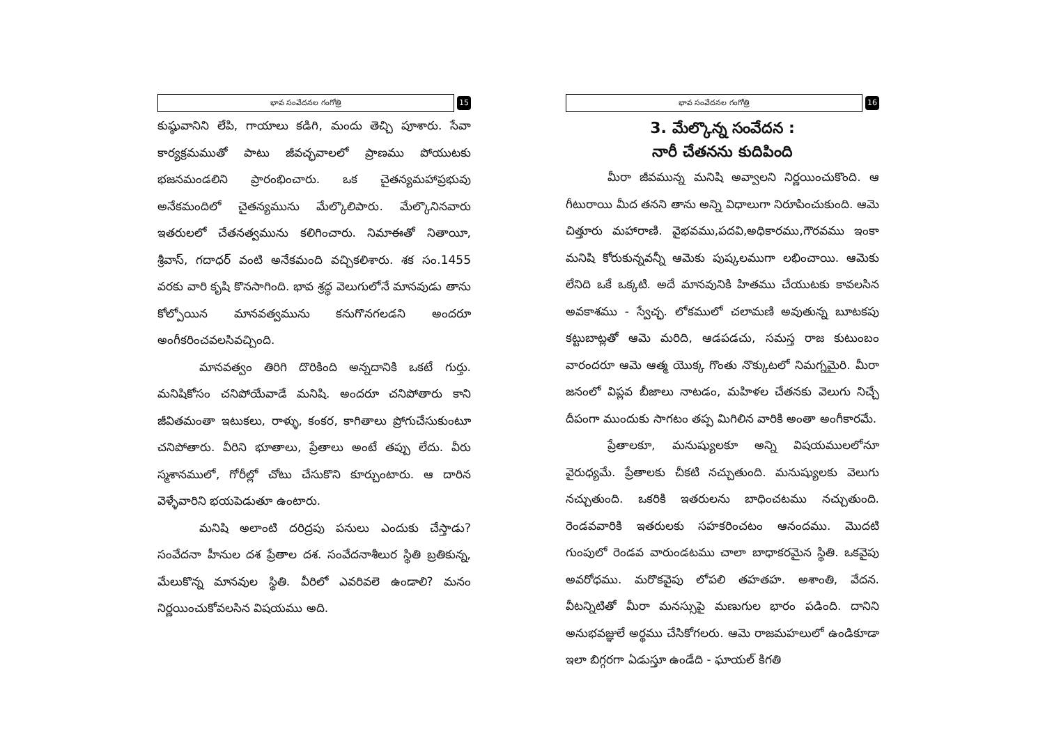భావ సంవేదనల గంగోత్రి
15
కుష్ఠువానిని లేపి, గాయాలు కడిగి, మందు తెచ్చి పూశారు. సేవా కార్యక్రమముతో పాటు జీవచ్ఛవాలలో ప్రాణము పోయుటకు భజనమండలిని ప్రారంభించారు. ఒక చైతన్యమహాప్రభువు అనేకమందిలో చైతన్యమును మేల్కొలిపారు. మేల్కొనినవారు ఇతరులలో చేతనత్వమును కలిగించారు. నిమాఈతో నితాయీ, శ్రీవాస్, గదాధర్ వంటి అనేకమంది వచ్చికలిశారు. శక సం.1455 వరకు వారి కృషి కొనసాగింది. భావ శ్రద్ధ వెలుగులోనే మానవుడు తాను కోల్పోయిన మానవత్వమును కనుగొనగలడని అందరూ అంగీకరించవలసివచ్చింది.
మానవత్వం తిరిగి దొరికింది అన్నదానికి ఒకటే గుర్తు. మనిషికోసం చనిపోయేవాడే మనిషి. అందరూ చనిపోతారు కాని జీవితమంతా ఇటుకలు, రాళ్ళు, కంకర, కాగితాలు ప్రోగుచేసుకుంటూ చనిపోతారు. వీరిని భూతాలు, ప్రేతాలు అంటే తప్పు లేదు. వీరు స్మశానములో, గోరీల్లో చోటు చేసుకొని కూర్చుంటారు. ఆ దారిన వెళ్ళేవారిని భయపెడుతూ ఉంటారు.
మనిషి అలాంటి దరిద్రపు పనులు ఎందుకు చేస్తాడు? సంవేదనా హీనుల దశ ప్రేతాల దశ. సంవేదనాశీలుర స్థితి బ్రతికున్న, మేలుకొన్న మానవుల స్థితి. వీరిలో ఎవరివలె ఉండాలి? మనం నిర్ణయించుకోవలసిన విషయము అది.
భావ సంవేదనల గంగోత్రి
16
3. మేల్కొన్న సంవేదన :
నారీ చేతనను కుదిపింది
మీరా జీవమున్న మనిషి అవ్వాలని నిర్ణయించుకొంది. ఆ గీటురాయి మీద తనని తాను అన్ని విధాలుగా నిరూపించుకుంది. ఆమె చిత్తూరు మహారాణి. వైభవము,పదవి,అధికారము,గౌరవము ఇంకా మనిషి కోరుకున్నవన్నీ ఆమెకు పుష్కలముగా లభించాయి. ఆమెకు లేనిది ఒకే ఒక్కటి. అదే మానవునికి హితము చేయుటకు కావలసిన అవకాశము - స్వేచ్ఛ. లోకములో చలామణి అవుతున్న బూటకపు కట్టుబాట్లతో ఆమె మరిది, ఆడపడచు, సమస్త రాజ కుటుంబం వారందరూ ఆమె ఆత్మ యొక్క గొంతు నొక్కుటలో నిమగ్నమైరి. మీరా జనంలో విప్లవ బీజాలు నాటడం, మహిళల చేతనకు వెలుగు నిచ్చే దీపంగా ముందుకు సాగటం తప్ప మిగిలిన వారికి అంతా అంగీకారమే.
ప్రేతాలకూ, మనుష్యులకూ అన్ని విషయములలోనూ వైరుధ్యమే. ప్రేతాలకు చీకటి నచ్చుతుంది. మనుష్యులకు వెలుగు నచ్చుతుంది. ఒకరికి ఇతరులను బాధించటము నచ్చుతుంది. రెండవవారికి ఇతరులకు సహకరించటం ఆనందము. మొదటి గుంపులో రెండవ వారుండటము చాలా బాధాకరమైన స్థితి. ఒకవైపు అవరోధము. మరొకవైపు లోపలి తహతహ. అశాంతి, వేదన. వీటన్నిటితో మీరా మనస్సుపై మణుగుల భారం పడింది. దానిని అనుభవజ్ఞులే అర్థము చేసికోగలరు. ఆమె రాజమహలులో ఉండికూడా ఇలా బిగ్గరగా ఏడుస్తూ ఉండేది - ఘాయల్ కిగతి